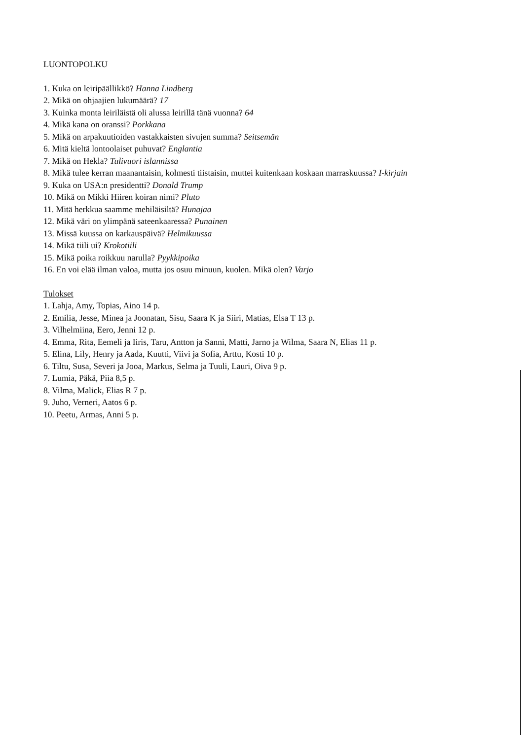LUONTOPOLKU
1. Kuka on leiripäällikkö? Hanna Lindberg
2. Mikä on ohjaajien lukumäärä? 17
3. Kuinka monta leiriläistä oli alussa leirillä tänä vuonna? 64
4. Mikä kana on oranssi? Porkkana
5. Mikä on arpakuutioiden vastakkaisten sivujen summa? Seitsemän
6. Mitä kieltä lontoolaiset puhuvat? Englantia
7. Mikä on Hekla? Tulivuori islannissa
8. Mikä tulee kerran maanantaisin, kolmesti tiistaisin, muttei kuitenkaan koskaan marraskuussa? I-kirjain
9. Kuka on USA:n presidentti? Donald Trump
10. Mikä on Mikki Hiiren koiran nimi? Pluto
11. Mitä herkkua saamme mehiläisiltä? Hunajaa
12. Mikä väri on ylimpänä sateenkaaressa? Punainen
13. Missä kuussa on karkauspäivä? Helmikuussa
14. Mikä tiili ui? Krokotiili
15. Mikä poika roikkuu narulla? Pyykkipoika
16. En voi elää ilman valoa, mutta jos osuu minuun, kuolen. Mikä olen? Varjo
Tulokset
1. Lahja, Amy, Topias, Aino 14 p.
2. Emilia, Jesse, Minea ja Joonatan, Sisu, Saara K ja Siiri, Matias, Elsa T 13 p.
3. Vilhelmiina, Eero, Jenni 12 p.
4. Emma, Rita, Eemeli ja Iiris, Taru, Antton ja Sanni, Matti, Jarno ja Wilma, Saara N, Elias 11 p.
5. Elina, Lily, Henry ja Aada, Kuutti, Viivi ja Sofia, Arttu, Kosti 10 p.
6. Tiltu, Susa, Severi ja Jooa, Markus, Selma ja Tuuli, Lauri, Oiva 9 p.
7. Lumia, Päkä, Piia 8,5 p.
8. Vilma, Malick, Elias R 7 p.
9. Juho, Verneri, Aatos 6 p.
10. Peetu, Armas, Anni 5 p.